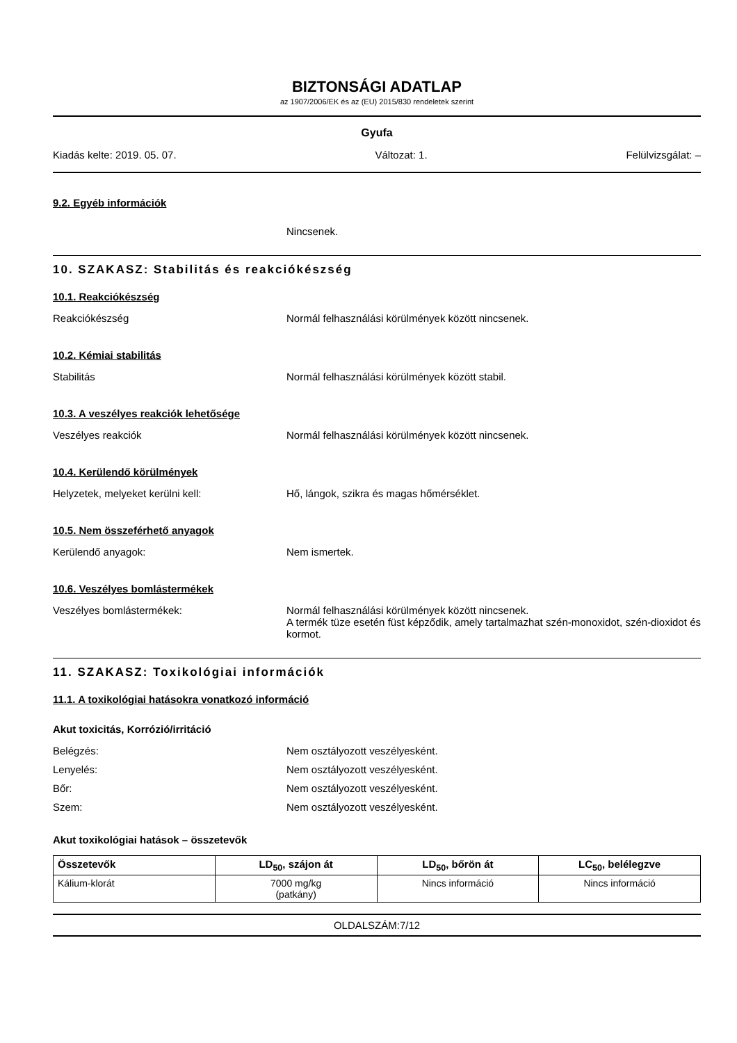BIZTONSÁGI ADATLAP
az 1907/2006/EK és az (EU) 2015/830 rendeletek szerint
Gyufa
Kiadás kelte: 2019. 05. 07. Változat: 1. Felülvizsgálat: –
9.2. Egyéb információk
Nincsenek.
10. SZAKASZ: Stabilitás és reakciókészség
10.1. Reakciókészség
Reakciókészség Normál felhasználási körülmények között nincsenek.
10.2. Kémiai stabilitás
Stabilitás Normál felhasználási körülmények között stabil.
10.3. A veszélyes reakciók lehetősége
Veszélyes reakciók Normál felhasználási körülmények között nincsenek.
10.4. Kerülendő körülmények
Helyzetek, melyeket kerülni kell: Hő, lángok, szikra és magas hőmérséklet.
10.5. Nem összeférhető anyagok
Kerülendő anyagok: Nem ismertek.
10.6. Veszélyes bomlástermékek
Veszélyes bomlástermékek: Normál felhasználási körülmények között nincsenek.
A termék tüze esetén füst képződik, amely tartalmazhat szén-monoxidot, szén-dioxidot és kormot.
11. SZAKASZ: Toxikológiai információk
11.1. A toxikológiai hatásokra vonatkozó információ
Akut toxicitás, Korrózió/irritáció
Belégzés: Nem osztályozott veszélyesként.
Lenyelés: Nem osztályozott veszélyesként.
Bőr: Nem osztályozott veszélyesként.
Szem: Nem osztályozott veszélyesként.
Akut toxikológiai hatások – összetevők
| Összetevők | LD<sub>50</sub>, szájon át | LD<sub>50</sub>, bőrön át | LC<sub>50</sub>, belélegzve |
| --- | --- | --- | --- |
| Kálium-klorát | 7000 mg/kg (patkány) | Nincs információ | Nincs információ |
OLDALSZÁM:7/12